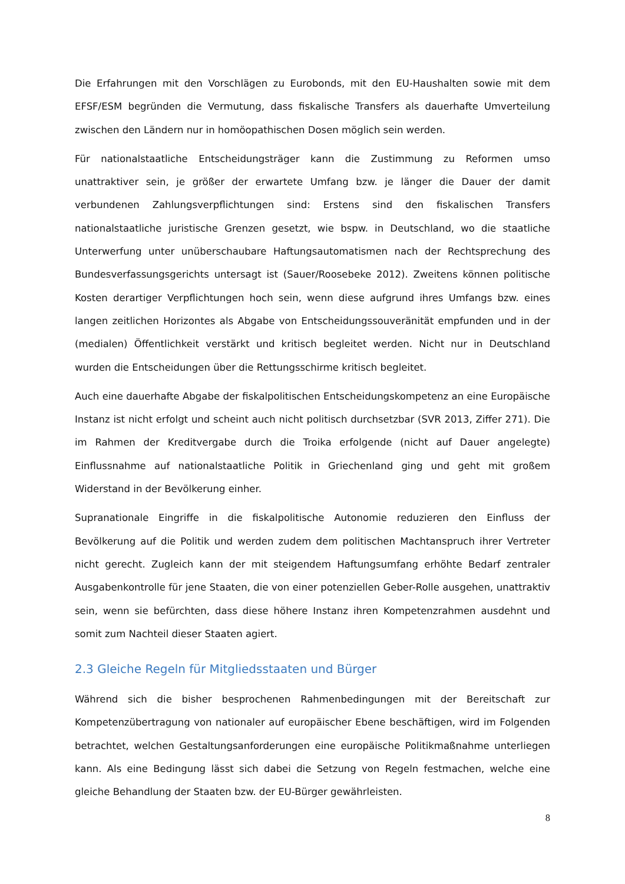Die Erfahrungen mit den Vorschlägen zu Eurobonds, mit den EU-Haushalten sowie mit dem EFSF/ESM begründen die Vermutung, dass fiskalische Transfers als dauerhafte Umverteilung zwischen den Ländern nur in homöopathischen Dosen möglich sein werden.
Für nationalstaatliche Entscheidungsträger kann die Zustimmung zu Reformen umso unattraktiver sein, je größer der erwartete Umfang bzw. je länger die Dauer der damit verbundenen Zahlungsverpflichtungen sind: Erstens sind den fiskalischen Transfers nationalstaatliche juristische Grenzen gesetzt, wie bspw. in Deutschland, wo die staatliche Unterwerfung unter unüberschaubare Haftungsautomatismen nach der Rechtsprechung des Bundesverfassungsgerichts untersagt ist (Sauer/Roosebeke 2012). Zweitens können politische Kosten derartiger Verpflichtungen hoch sein, wenn diese aufgrund ihres Umfangs bzw. eines langen zeitlichen Horizontes als Abgabe von Entscheidungssouveränität empfunden und in der (medialen) Öffentlichkeit verstärkt und kritisch begleitet werden. Nicht nur in Deutschland wurden die Entscheidungen über die Rettungsschirme kritisch begleitet.
Auch eine dauerhafte Abgabe der fiskalpolitischen Entscheidungskompetenz an eine Europäische Instanz ist nicht erfolgt und scheint auch nicht politisch durchsetzbar (SVR 2013, Ziffer 271). Die im Rahmen der Kreditvergabe durch die Troika erfolgende (nicht auf Dauer angelegte) Einflussnahme auf nationalstaatliche Politik in Griechenland ging und geht mit großem Widerstand in der Bevölkerung einher.
Supranationale Eingriffe in die fiskalpolitische Autonomie reduzieren den Einfluss der Bevölkerung auf die Politik und werden zudem dem politischen Machtanspruch ihrer Vertreter nicht gerecht. Zugleich kann der mit steigendem Haftungsumfang erhöhte Bedarf zentraler Ausgabenkontrolle für jene Staaten, die von einer potenziellen Geber-Rolle ausgehen, unattraktiv sein, wenn sie befürchten, dass diese höhere Instanz ihren Kompetenzrahmen ausdehnt und somit zum Nachteil dieser Staaten agiert.
2.3 Gleiche Regeln für Mitgliedsstaaten und Bürger
Während sich die bisher besprochenen Rahmenbedingungen mit der Bereitschaft zur Kompetenzübertragung von nationaler auf europäischer Ebene beschäftigen, wird im Folgenden betrachtet, welchen Gestaltungsanforderungen eine europäische Politikmaßnahme unterliegen kann. Als eine Bedingung lässt sich dabei die Setzung von Regeln festmachen, welche eine gleiche Behandlung der Staaten bzw. der EU-Bürger gewährleisten.
8